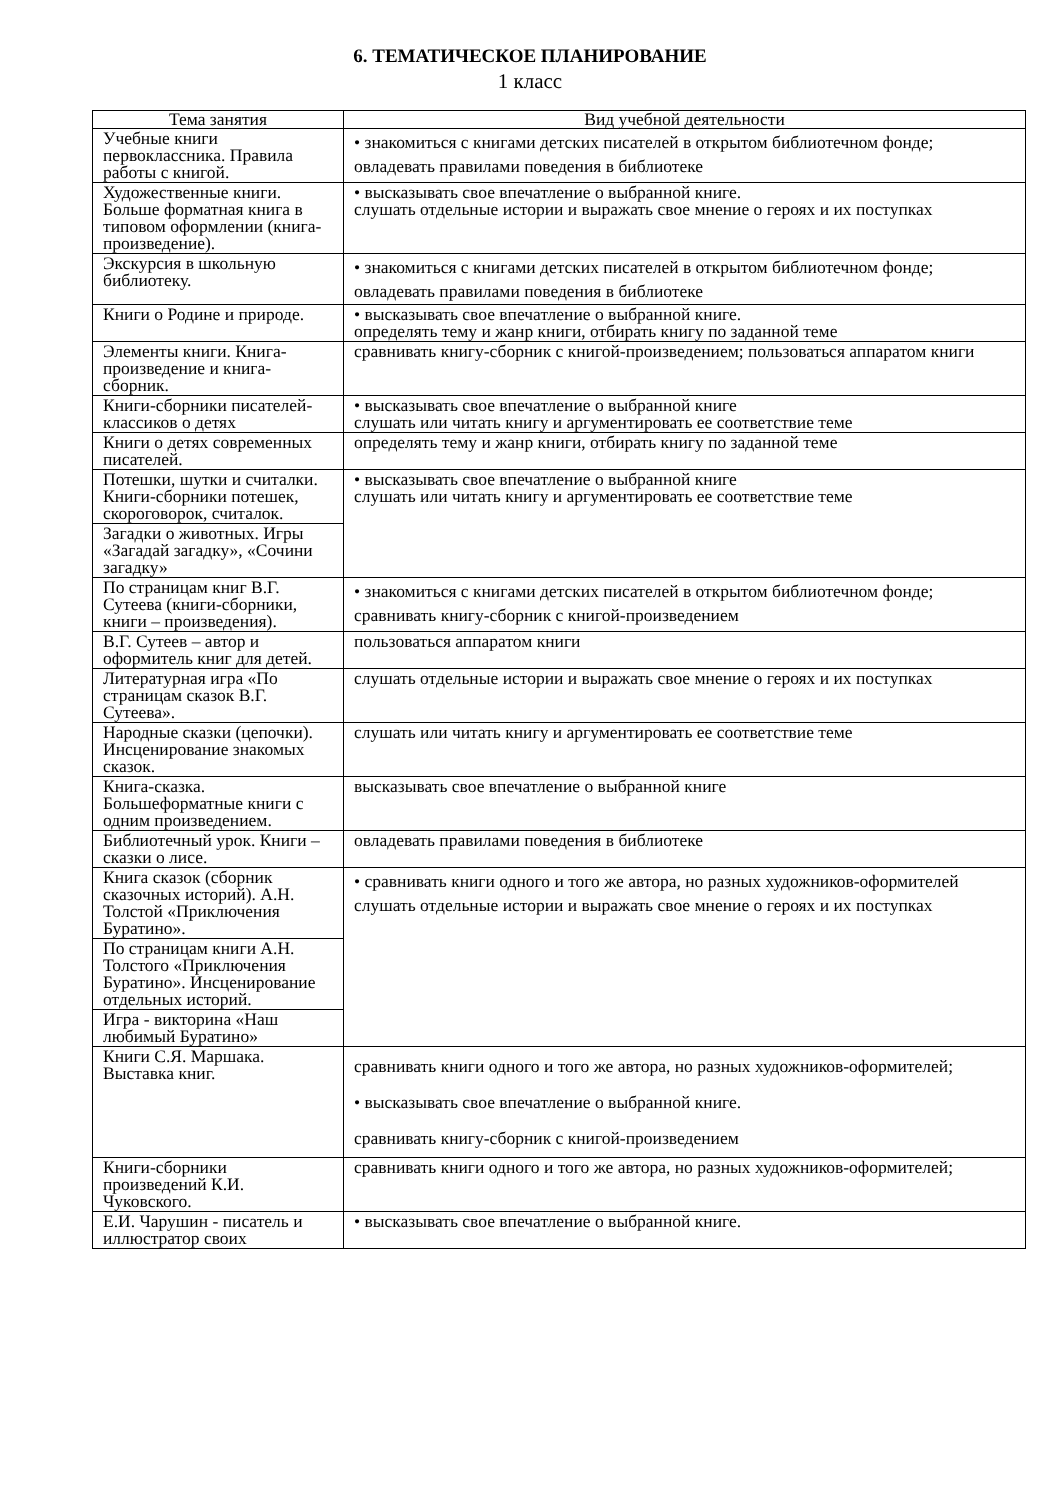6. ТЕМАТИЧЕСКОЕ ПЛАНИРОВАНИЕ
1 класс
| Тема занятия | Вид учебной деятельности |
| --- | --- |
| Учебные книги первоклассника. Правила работы с книгой. | • знакомиться с книгами детских писателей в открытом библиотечном фонде; овладевать правилами поведения в библиотеке |
| Художественные книги. Больше форматная книга в типовом оформлении (книга-произведение). | • высказывать свое впечатление о выбранной книге. слушать отдельные истории и выражать свое мнение о героях и их поступках |
| Экскурсия в школьную библиотеку. | • знакомиться с книгами детских писателей в открытом библиотечном фонде; овладевать правилами поведения в библиотеке |
| Книги о Родине и природе. | • высказывать свое впечатление о выбранной книге. определять тему и жанр книги, отбирать книгу по заданной теме |
| Элементы книги. Книга-произведение и книга-сборник. | сравнивать книгу-сборник с книгой-произведением; пользоваться аппаратом книги |
| Книги-сборники писателей-классиков о детях | • высказывать свое впечатление о выбранной книге слушать или читать книгу и аргументировать ее соответствие теме |
| Книги о детях современных писателей. | определять тему и жанр книги, отбирать книгу по заданной теме |
| Потешки, шутки и считалки. Книги-сборники потешек, скороговорок, считалок. | • высказывать свое впечатление о выбранной книге слушать или читать книгу и аргументировать ее соответствие теме |
| Загадки о животных. Игры «Загадай загадку», «Сочини загадку» | |
| По страницам книг В.Г. Сутеева (книги-сборники, книги – произведения). | • знакомиться с книгами детских писателей в открытом библиотечном фонде; сравнивать книгу-сборник с книгой-произведением |
| В.Г. Сутеев – автор и оформитель книг для детей. | пользоваться аппаратом книги |
| Литературная игра «По страницам сказок В.Г. Сутеева». | слушать отдельные истории и выражать свое мнение о героях и их поступках |
| Народные сказки (цепочки). Инсценирование знакомых сказок. | слушать или читать книгу и аргументировать ее соответствие теме |
| Книга-сказка. Большеформатные книги с одним произведением. | высказывать свое впечатление о выбранной книге |
| Библиотечный урок. Книги – сказки о лисе. | овладевать правилами поведения в библиотеке |
| Книга сказок (сборник сказочных историй). А.Н. Толстой «Приключения Буратино». | • сравнивать книги одного и того же автора, но разных художников-оформителей слушать отдельные истории и выражать свое мнение о героях и их поступках |
| По страницам книги А.Н. Толстого «Приключения Буратино». Инсценирование отдельных историй. | |
| Игра - викторина «Наш любимый Буратино» | |
| Книги С.Я. Маршака. Выставка книг. | сравнивать книги одного и того же автора, но разных художников-оформителей; • высказывать свое впечатление о выбранной книге. сравнивать книгу-сборник с книгой-произведением |
| Книги-сборники произведений К.И. Чуковского. | сравнивать книги одного и того же автора, но разных художников-оформителей; |
| Е.И. Чарушин - писатель и иллюстратор своих | • высказывать свое впечатление о выбранной книге. |